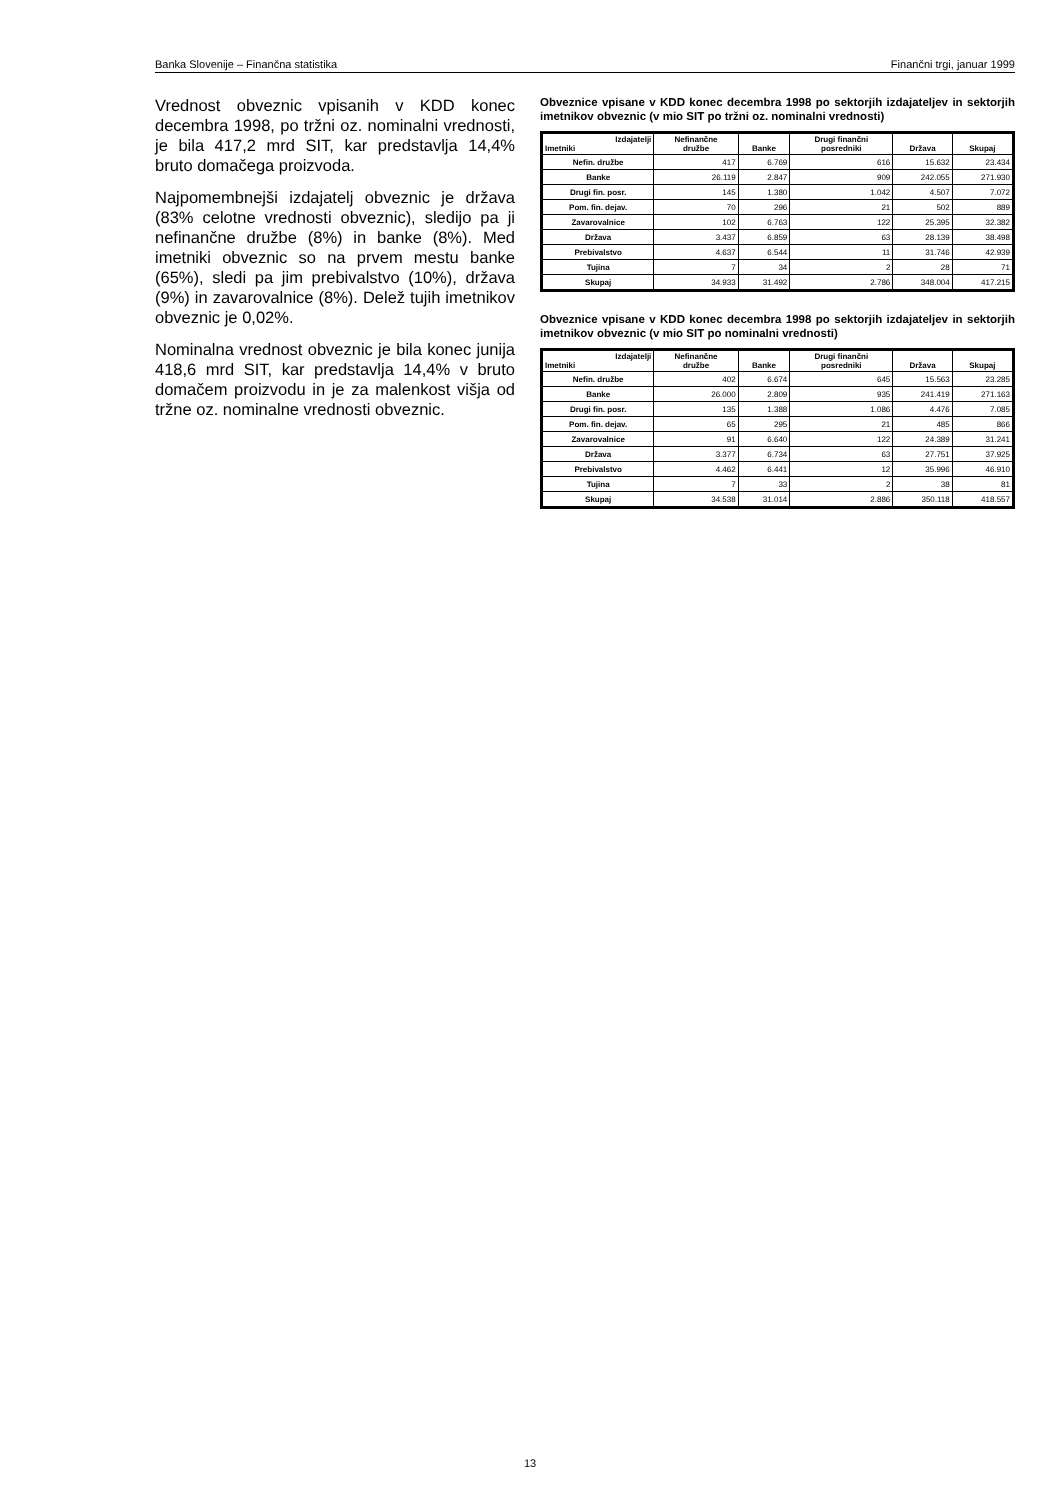Banka Slovenije – Finančna statistika Finančni trgi, januar 1999
Vrednost obveznic vpisanih v KDD konec decembra 1998, po tržni oz. nominalni vrednosti, je bila 417,2 mrd SIT, kar predstavlja 14,4% bruto domačega proizvoda.
Najpomembnejši izdajatelj obveznic je država (83% celotne vrednosti obveznic), sledijo pa ji nefinančne družbe (8%) in banke (8%). Med imetniki obveznic so na prvem mestu banke (65%), sledi pa jim prebivalstvo (10%), država (9%) in zavarovalnice (8%). Delež tujih imetnikov obveznic je 0,02%.
Nominalna vrednost obveznic je bila konec junija 418,6 mrd SIT, kar predstavlja 14,4% v bruto domačem proizvodu in je za malenkost višja od tržne oz. nominalne vrednosti obveznic.
Obveznice vpisane v KDD konec decembra 1998 po sektorjih izdajateljev in sektorjih imetnikov obveznic (v mio SIT po tržni oz. nominalni vrednosti)
| Izdajatelji Imetniki | Nefinančne družbe | Banke | Drugi finančni posredniki | Država | Skupaj |
| --- | --- | --- | --- | --- | --- |
| Nefin. družbe | 417 | 6.769 | 616 | 15.632 | 23.434 |
| Banke | 26.119 | 2.847 | 909 | 242.055 | 271.930 |
| Drugi fin. posr. | 145 | 1.380 | 1.042 | 4.507 | 7.072 |
| Pom. fin. dejav. | 70 | 296 | 21 | 502 | 889 |
| Zavarovalnice | 102 | 6.763 | 122 | 25.395 | 32.382 |
| Država | 3.437 | 6.859 | 63 | 28.139 | 38.498 |
| Prebivalstvo | 4.637 | 6.544 | 11 | 31.746 | 42.939 |
| Tujina | 7 | 34 | 2 | 28 | 71 |
| Skupaj | 34.933 | 31.492 | 2.786 | 348.004 | 417.215 |
Obveznice vpisane v KDD konec decembra 1998 po sektorjih izdajateljev in sektorjih imetnikov obveznic (v mio SIT po nominalni vrednosti)
| Izdajatelji Imetniki | Nefinančne družbe | Banke | Drugi finančni posredniki | Država | Skupaj |
| --- | --- | --- | --- | --- | --- |
| Nefin. družbe | 402 | 6.674 | 645 | 15.563 | 23.285 |
| Banke | 26.000 | 2.809 | 935 | 241.419 | 271.163 |
| Drugi fin. posr. | 135 | 1.388 | 1.086 | 4.476 | 7.085 |
| Pom. fin. dejav. | 65 | 295 | 21 | 485 | 866 |
| Zavarovalnice | 91 | 6.640 | 122 | 24.389 | 31.241 |
| Država | 3.377 | 6.734 | 63 | 27.751 | 37.925 |
| Prebivalstvo | 4.462 | 6.441 | 12 | 35.996 | 46.910 |
| Tujina | 7 | 33 | 2 | 38 | 81 |
| Skupaj | 34.538 | 31.014 | 2.886 | 350.118 | 418.557 |
13